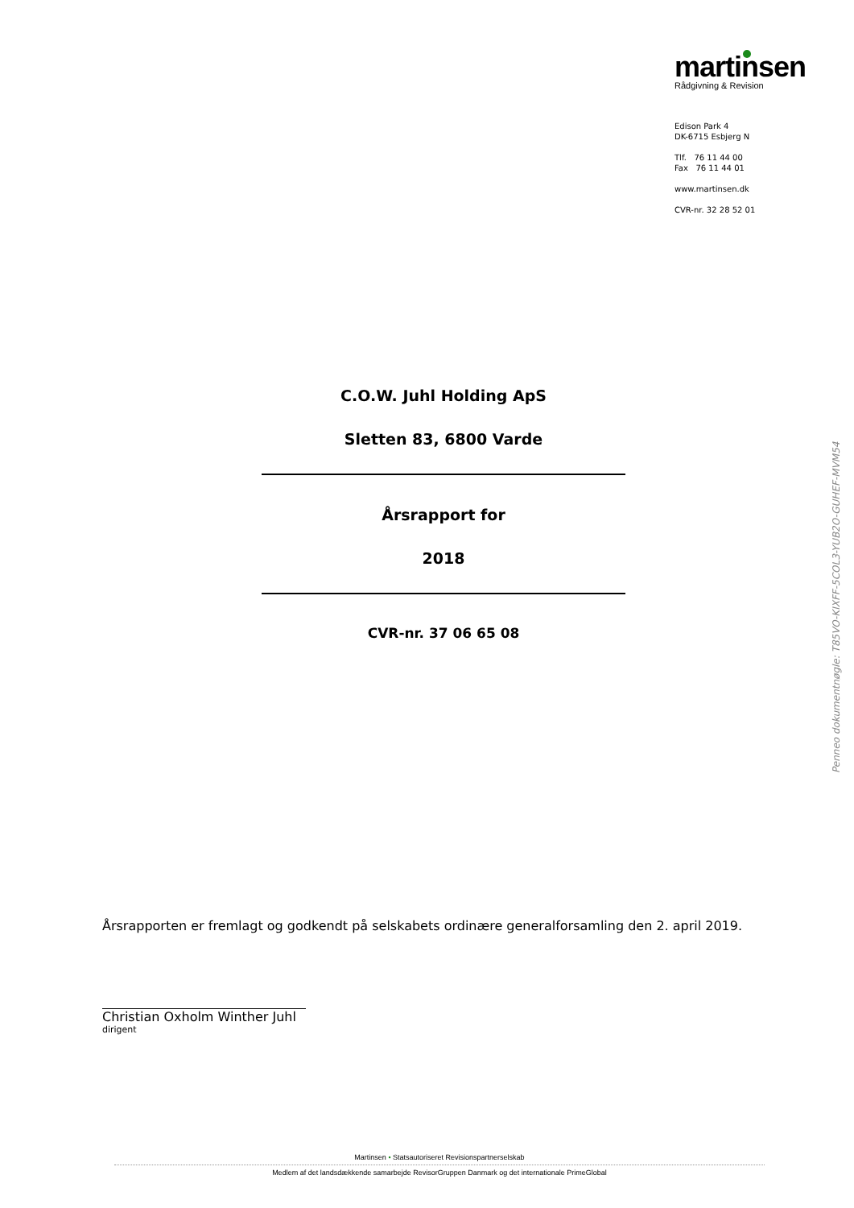martinsen
Rådgivning & Revision
Edison Park 4
DK-6715 Esbjerg N
Tlf. 76 11 44 00
Fax 76 11 44 01
www.martinsen.dk
CVR-nr. 32 28 52 01
Penneo dokumentnøgle: T85VO-KIXFF-5COL3-YUB2O-GUHEF-MVM54
C.O.W. Juhl Holding ApS
Sletten 83, 6800 Varde
Årsrapport for
2018
CVR-nr. 37 06 65 08
Årsrapporten er fremlagt og godkendt på selskabets ordinære generalforsamling den 2. april 2019.
Christian Oxholm Winther Juhl
dirigent
Martinsen • Statsautoriseret Revisionspartnerselskab
Medlem af det landsdækkende samarbejde RevisorGruppen Danmark og det internationale PrimeGlobal